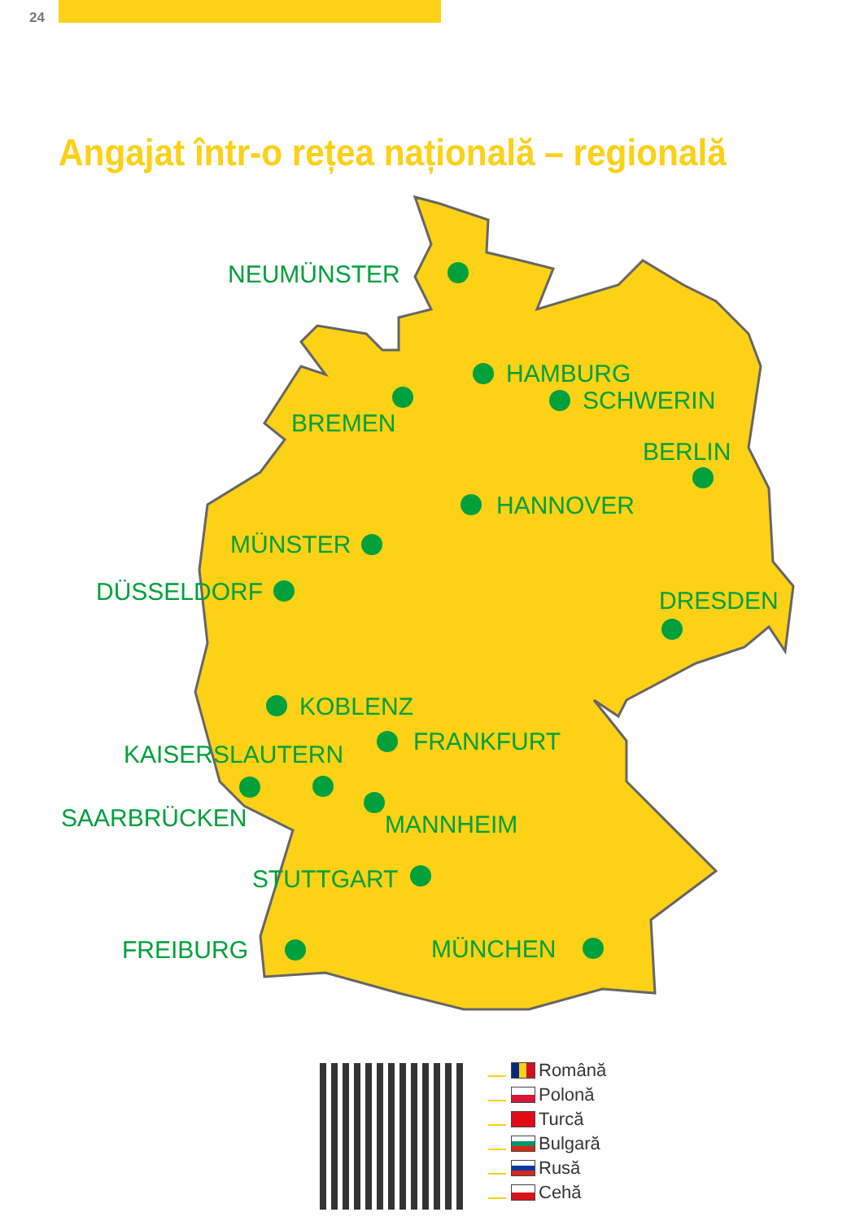24
Angajat într-o rețea națională – regională
NEUMÜNSTER
HAMBURG
SCHWERIN
BREMEN
BERLIN
HANNOVER
MÜNSTER
DÜSSELDORF
DRESDEN
KOBLENZ
FRANKFURT
KAISERSLAUTERN
SAARBRÜCKEN
MANNHEIM
STUTTGART
FREIBURG
MÜNCHEN
Română
Polonă
Turcă
Bulgară
Rusă
Cehă